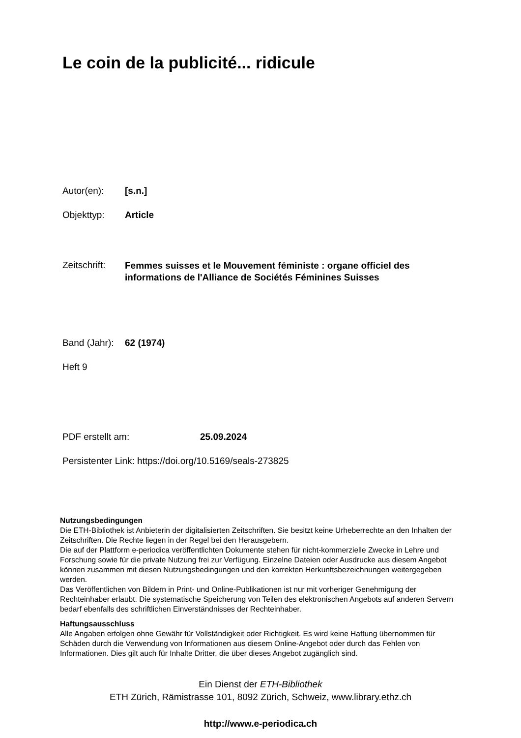Le coin de la publicité... ridicule
Autor(en): [s.n.]
Objekttyp: Article
Zeitschrift: Femmes suisses et le Mouvement féministe : organe officiel des informations de l'Alliance de Sociétés Féminines Suisses
Band (Jahr): 62 (1974)
Heft 9
PDF erstellt am: 25.09.2024
Persistenter Link: https://doi.org/10.5169/seals-273825
Nutzungsbedingungen
Die ETH-Bibliothek ist Anbieterin der digitalisierten Zeitschriften. Sie besitzt keine Urheberrechte an den Inhalten der Zeitschriften. Die Rechte liegen in der Regel bei den Herausgebern.
Die auf der Plattform e-periodica veröffentlichten Dokumente stehen für nicht-kommerzielle Zwecke in Lehre und Forschung sowie für die private Nutzung frei zur Verfügung. Einzelne Dateien oder Ausdrucke aus diesem Angebot können zusammen mit diesen Nutzungsbedingungen und den korrekten Herkunftsbezeichnungen weitergegeben werden.
Das Veröffentlichen von Bildern in Print- und Online-Publikationen ist nur mit vorheriger Genehmigung der Rechteinhaber erlaubt. Die systematische Speicherung von Teilen des elektronischen Angebots auf anderen Servern bedarf ebenfalls des schriftlichen Einverständnisses der Rechteinhaber.
Haftungsausschluss
Alle Angaben erfolgen ohne Gewähr für Vollständigkeit oder Richtigkeit. Es wird keine Haftung übernommen für Schäden durch die Verwendung von Informationen aus diesem Online-Angebot oder durch das Fehlen von Informationen. Dies gilt auch für Inhalte Dritter, die über dieses Angebot zugänglich sind.
Ein Dienst der ETH-Bibliothek
ETH Zürich, Rämistrasse 101, 8092 Zürich, Schweiz, www.library.ethz.ch
http://www.e-periodica.ch